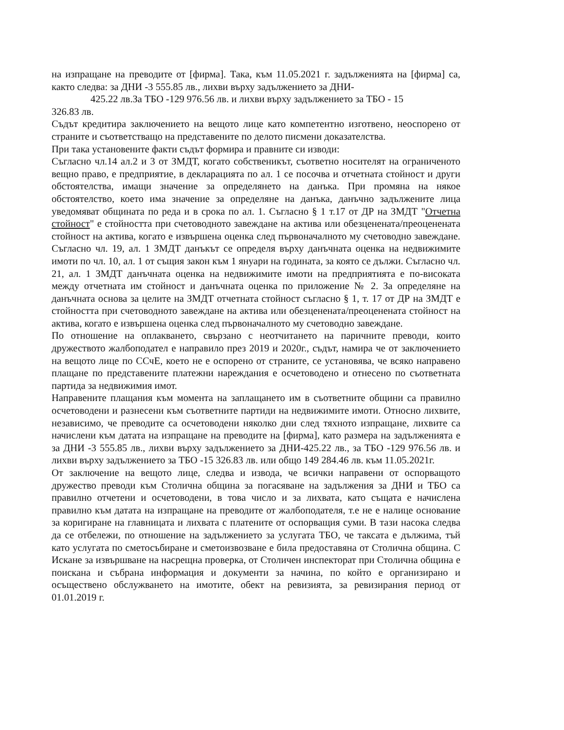на изпращане на преводите от [фирма]. Така, към 11.05.2021 г. задълженията на [фирма] са, както следва: за ДНИ -3 555.85 лв., лихви върху задължението за ДНИ-
425.22 лв.За ТБО -129 976.56 лв. и лихви върху задължението за ТБО - 15
326.83 лв.
Съдът кредитира заключението на вещото лице като компетентно изготвено, неоспорено от страните и съответстващо на представените по делото писмени доказателства.
При така установените факти съдът формира и правните си изводи:
Съгласно чл.14 ал.2 и 3 от ЗМДТ, когато собственикът, съответно носителят на ограниченото вещно право, е предприятие, в декларацията по ал. 1 се посочва и отчетната стойност и други обстоятелства, имащи значение за определянето на данъка. При промяна на някое обстоятелство, което има значение за определяне на данъка, данъчно задължените лица уведомяват общината по реда и в срока по ал. 1. Съгласно § 1 т.17 от ДР на ЗМДТ "Отчетна стойност" е стойността при счетоводното завеждане на актива или обезценената/преоценената стойност на актива, когато е извършена оценка след първоначалното му счетоводно завеждане. Съгласно чл. 19, ал. 1 ЗМДТ данъкът се определя върху данъчната оценка на недвижимите имоти по чл. 10, ал. 1 от същия закон към 1 януари на годината, за която се дължи. Съгласно чл. 21, ал. 1 ЗМДТ данъчната оценка на недвижимите имоти на предприятията е по-високата между отчетната им стойност и данъчната оценка по приложение № 2. За определяне на данъчната основа за целите на ЗМДТ отчетната стойност съгласно § 1, т. 17 от ДР на ЗМДТ е стойността при счетоводното завеждане на актива или обезценената/преоценената стойност на актива, когато е извършена оценка след първоначалното му счетоводно завеждане.
По отношение на оплакването, свързано с неотчитането на паричните преводи, които дружеството жалбоподател е направило през 2019 и 2020г., съдът, намира че от заключението на вещото лице по ССчЕ, което не е оспорено от страните, се установява, че всяко направено плащане по представените платежни нареждания е осчетоводено и отнесено по съответната партида за недвижимия имот.
Направените плащания към момента на заплащането им в съответните общини са правилно осчетоводени и разнесени към съответните партиди на недвижимите имоти. Относно лихвите, независимо, че преводите са осчетоводени няколко дни след тяхното изпращане, лихвите са начислени към датата на изпращане на преводите на [фирма], като размера на задълженията е за ДНИ -3 555.85 лв., лихви върху задължението за ДНИ-425.22 лв., за ТБО -129 976.56 лв. и лихви върху задължението за ТБО -15 326.83 лв. или общо 149 284.46 лв. към 11.05.2021г.
От заключение на вещото лице, следва и извода, че всички направени от оспорващото дружество преводи към Столична община за погасяване на задължения за ДНИ и ТБО са правилно отчетени и осчетоводени, в това число и за лихвата, като същата е начислена правилно към датата на изпращане на преводите от жалбоподателя, т.е не е налице основание за коригиране на главницата и лихвата с платените от оспорващия суми. В тази насока следва да се отбележи, по отношение на задължението за услугата ТБО, че таксата е дължима, тъй като услугата по сметосъбиране и сметоизвозване е била предоставяна от Столична община. С Искане за извършване на насрещна проверка, от Столичен инспекторат при Столична община е поискана и събрана информация и документи за начина, по който е организирано и осъществено обслужването на имотите, обект на ревизията, за ревизирания период от 01.01.2019 г.